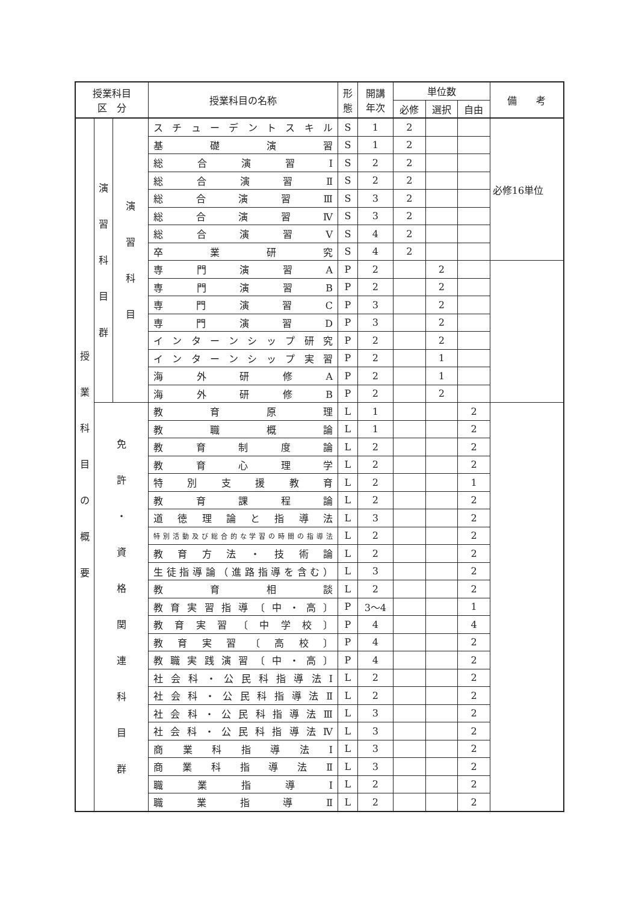| 授業科目 区 分 | | | 授業科目の名称 | 形 態 | 開講 年次 | 単位数 | | | 備 考 |
| --- | --- | --- | --- | --- | --- | --- | --- | --- | --- |
| | | | | | | 必修 | 選択 | 自由 | |
| 授 業 科 目 の 概 要 | 演 習 科 目 群 | 演 習 科 目 | スチューデントスキル | S | 1 | 2 | | | 必修16単位 |
| | | | 基礎演習 | S | 1 | 2 | | | |
| | | | 総合演習Ⅰ | S | 2 | 2 | | | |
| | | | 総合演習Ⅱ | S | 2 | 2 | | | |
| | | | 総合演習Ⅲ | S | 3 | 2 | | | |
| | | | 総合演習Ⅳ | S | 3 | 2 | | | |
| | | | 総合演習Ⅴ | S | 4 | 2 | | | |
| | | | 卒業研究 | S | 4 | 2 | | | |
| | | | 専門演習A | P | 2 | | 2 | | |
| | | | 専門演習B | P | 2 | | 2 | | |
| | | | 専門演習C | P | 3 | | 2 | | |
| | | | 専門演習D | P | 3 | | 2 | | |
| | | | インターンシップ研究 | P | 2 | | 2 | | |
| | | | インターンシップ実習 | P | 2 | | 1 | | |
| | | | 海外研修A | P | 2 | | 1 | | |
| | | | 海外研修B | P | 2 | | 2 | | |
| | 免 許 ・ 資 格 関 連 科 目 群 | | 教育原理 | L | 1 | | | 2 | |
| | | | 教職概論 | L | 1 | | | 2 | |
| | | | 教育制度論 | L | 2 | | | 2 | |
| | | | 教育心理学 | L | 2 | | | 2 | |
| | | | 特別支援教育 | L | 2 | | | 1 | |
| | | | 教育課程論 | L | 2 | | | 2 | |
| | | | 道徳理論と指導法 | L | 3 | | | 2 | |
| | | | 特別活動及び総合的な学習の時間の指導法 | L | 2 | | | 2 | |
| | | | 教育方法・技術論 | L | 2 | | | 2 | |
| | | | 生徒指導論（進路指導を含む） | L | 3 | | | 2 | |
| | | | 教育相談 | L | 2 | | | 2 | |
| | | | 教育実習指導〔中・高〕 | P | 3〜4 | | | 1 | |
| | | | 教育実習〔中学校〕 | P | 4 | | | 4 | |
| | | | 教育実習〔高校〕 | P | 4 | | | 2 | |
| | | | 教職実践演習〔中・高〕 | P | 4 | | | 2 | |
| | | | 社会科・公民科指導法Ⅰ | L | 2 | | | 2 | |
| | | | 社会科・公民科指導法Ⅱ | L | 2 | | | 2 | |
| | | | 社会科・公民科指導法Ⅲ | L | 3 | | | 2 | |
| | | | 社会科・公民科指導法Ⅳ | L | 3 | | | 2 | |
| | | | 商業科指導法Ⅰ | L | 3 | | | 2 | |
| | | | 商業科指導法Ⅱ | L | 3 | | | 2 | |
| | | | 職業指導Ⅰ | L | 2 | | | 2 | |
| | | | 職業指導Ⅱ | L | 2 | | | 2 | |